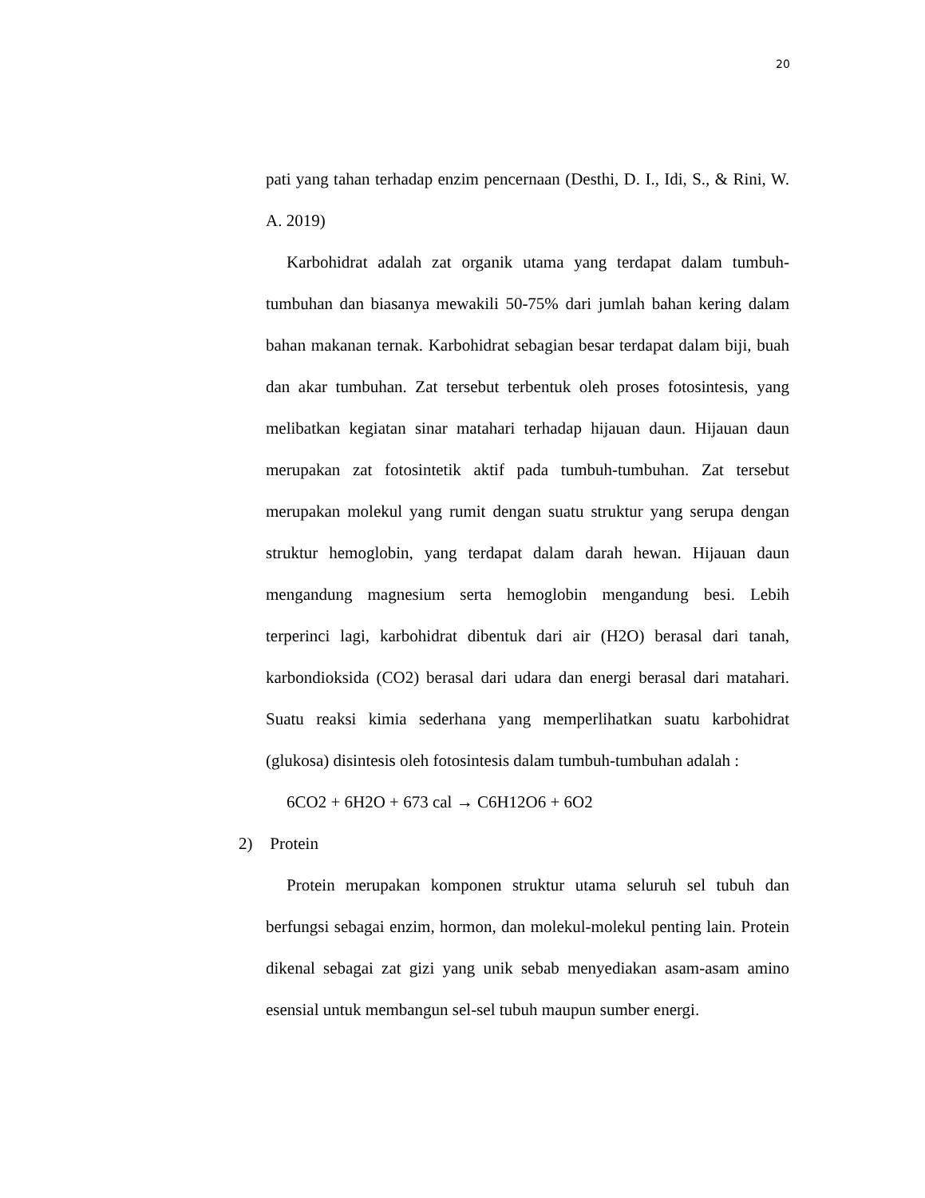20
pati yang tahan terhadap enzim pencernaan (Desthi, D. I., Idi, S., & Rini, W. A. 2019)
Karbohidrat adalah zat organik utama yang terdapat dalam tumbuh-tumbuhan dan biasanya mewakili 50-75% dari jumlah bahan kering dalam bahan makanan ternak. Karbohidrat sebagian besar terdapat dalam biji, buah dan akar tumbuhan. Zat tersebut terbentuk oleh proses fotosintesis, yang melibatkan kegiatan sinar matahari terhadap hijauan daun. Hijauan daun merupakan zat fotosintetik aktif pada tumbuh-tumbuhan. Zat tersebut merupakan molekul yang rumit dengan suatu struktur yang serupa dengan struktur hemoglobin, yang terdapat dalam darah hewan. Hijauan daun mengandung magnesium serta hemoglobin mengandung besi. Lebih terperinci lagi, karbohidrat dibentuk dari air (H2O) berasal dari tanah, karbondioksida (CO2) berasal dari udara dan energi berasal dari matahari. Suatu reaksi kimia sederhana yang memperlihatkan suatu karbohidrat (glukosa) disintesis oleh fotosintesis dalam tumbuh-tumbuhan adalah :
6CO2 + 6H2O + 673 cal → C6H12O6 + 6O2
2) Protein
Protein merupakan komponen struktur utama seluruh sel tubuh dan berfungsi sebagai enzim, hormon, dan molekul-molekul penting lain. Protein dikenal sebagai zat gizi yang unik sebab menyediakan asam-asam amino esensial untuk membangun sel-sel tubuh maupun sumber energi.